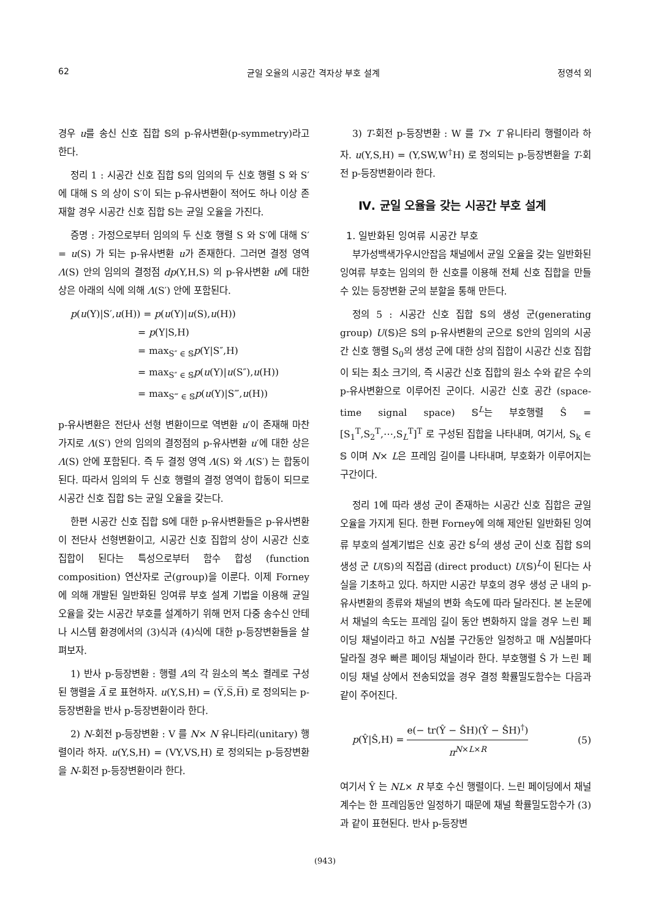62 균일 오율의 시공간 격자상 부호 설계 정영석 외
경우 u를 송신 신호 집합 𝕊의 p-유사변환(p-symmetry)라고 한다.
정리 1 : 시공간 신호 집합 𝕊의 임의의 두 신호 행렬 S 와 S′에 대해 S 의 상이 S′이 되는 p-유사변환이 적어도 하나 이상 존재할 경우 시공간 신호 집합 𝕊는 균일 오율을 가진다.
증명 : 가정으로부터 임의의 두 신호 행렬 S 와 S′에 대해 S′ = u(S) 가 되는 p-유사변환 u가 존재한다. 그러면 결정 영역 Λ(S) 안의 임의의 결정점 dp(Y,H,S) 의 p-유사변환 u에 대한 상은 아래의 식에 의해 Λ(S′) 안에 포함된다.
p(u(Y)|S′,u(H)) = p(u(Y)|u(S),u(H))
= p(Y|S,H)
= max<sub>S″ ∈ 𝕊</sub>p(Y|S″,H)
= max<sub>S″ ∈ 𝕊</sub>p(u(Y)|u(S″),u(H))
= max<sub>S‴ ∈ 𝕊</sub>p(u(Y)|S‴,u(H))
p-유사변환은 전단사 선형 변환이므로 역변환 u′이 존재해 마찬가지로 Λ(S′) 안의 임의의 결정점의 p-유사변환 u′에 대한 상은 Λ(S) 안에 포함된다. 즉 두 결정 영역 Λ(S) 와 Λ(S′) 는 합동이 된다. 따라서 임의의 두 신호 행렬의 결정 영역이 합동이 되므로 시공간 신호 집합 𝕊는 균일 오율을 갖는다.
한편 시공간 신호 집합 𝕊에 대한 p-유사변환들은 p-유사변환이 전단사 선형변환이고, 시공간 신호 집합의 상이 시공간 신호 집합이 된다는 특성으로부터 함수 합성 (function composition) 연산자로 군(group)을 이룬다. 이제 Forney에 의해 개발된 일반화된 잉여류 부호 설계 기법을 이용해 균일 오율을 갖는 시공간 부호를 설계하기 위해 먼저 다중 송수신 안테나 시스템 환경에서의 (3)식과 (4)식에 대한 p-등장변환들을 살펴보자.
1) 반사 p-등장변환 : 행렬 A의 각 원소의 복소 켤레로 구성된 행렬을 A̅ 로 표현하자. u(Y,S,H) = (Y̅,S̅,H̅) 로 정의되는 p-등장변환을 반사 p-등장변환이라 한다.
2) N-회전 p-등장변환 : V 를 N× N 유니타리(unitary) 행렬이라 하자. u(Y,S,H) = (VY,VS,H) 로 정의되는 p-등장변환을 N-회전 p-등장변환이라 한다.
3) T-회전 p-등장변환 : W 를 T× T 유니타리 행렬이라 하자. u(Y,S,H) = (Y,SW,W<sup>†</sup>H) 로 정의되는 p-등장변환을 T-회전 p-등장변환이라 한다.
Ⅳ. 균일 오율을 갖는 시공간 부호 설계
1. 일반화된 잉여류 시공간 부호
부가성백색가우시안잡음 채널에서 균일 오율을 갖는 일반화된 잉여류 부호는 임의의 한 신호를 이용해 전체 신호 집합을 만들 수 있는 등장변환 군의 분할을 통해 만든다.
정의 5 : 시공간 신호 집합 𝕊의 생성 군(generating group) U(𝕊)은 𝕊의 p-유사변환의 군으로 𝕊안의 임의의 시공간 신호 행렬 S<sub>0</sub>의 생성 군에 대한 상의 집합이 시공간 신호 집합이 되는 최소 크기의, 즉 시공간 신호 집합의 원소 수와 같은 수의 p-유사변환으로 이루어진 군이다. 시공간 신호 공간 (space-time signal space) 𝕊<sup>L</sup>는 부호행렬 Ŝ = [S<sub>1</sub><sup>T</sup>,S<sub>2</sub><sup>T</sup>,⋯,S<sub>L</sub><sup>T</sup>]<sup>T</sup> 로 구성된 집합을 나타내며, 여기서, S<sub>k</sub> ∈ 𝕊 이며 N× L은 프레임 길이를 나타내며, 부호화가 이루어지는 구간이다.
정리 1에 따라 생성 군이 존재하는 시공간 신호 집합은 균일 오율을 가지게 된다. 한편 Forney에 의해 제안된 일반화된 잉여류 부호의 설계기법은 신호 공간 𝕊<sup>L</sup>의 생성 군이 신호 집합 𝕊의 생성 군 U(𝕊)의 직접곱 (direct product) U(𝕊)<sup>L</sup>이 된다는 사실을 기초하고 있다. 하지만 시공간 부호의 경우 생성 군 내의 p-유사변환의 종류와 채널의 변화 속도에 따라 달라진다. 본 논문에서 채널의 속도는 프레임 길이 동안 변화하지 않을 경우 느린 페이딩 채널이라고 하고 N심볼 구간동안 일정하고 매 N심볼마다 달라질 경우 빠른 페이딩 채널이라 한다. 부호행렬 Ŝ 가 느린 페이딩 채널 상에서 전송되었을 경우 결정 확률밀도함수는 다음과 같이 주어진다.
p(Ŷ|Ŝ,H) = e(− tr(Ŷ − ŜH)(Ŷ − ŜH)<sup>†</sup>) π<sup>N×L×R</sup> (5)
여기서 Ŷ 는 NL× R 부호 수신 행렬이다. 느린 페이딩에서 채널 계수는 한 프레임동안 일정하기 때문에 채널 확률밀도함수가 (3)과 같이 표현된다. 반사 p-등장변
(943)